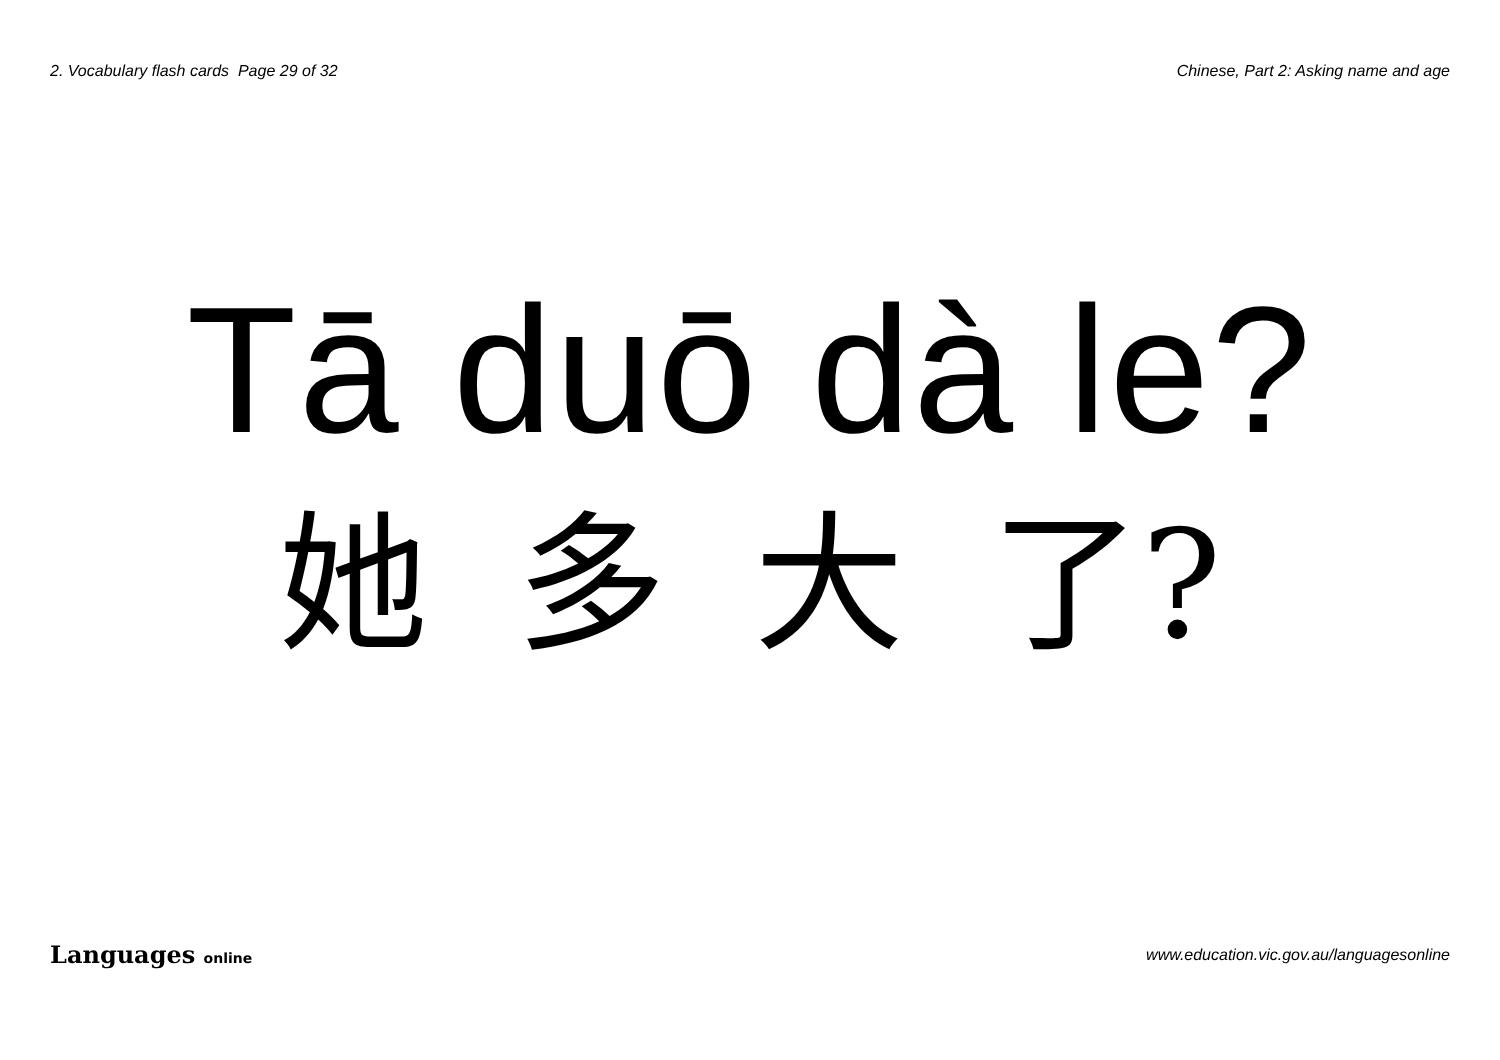2. Vocabulary flash cards Page 29 of 32
Chinese, Part 2: Asking name and age
Tā duō dà le?
她 多 大 了?
Languages online
www.education.vic.gov.au/languagesonline